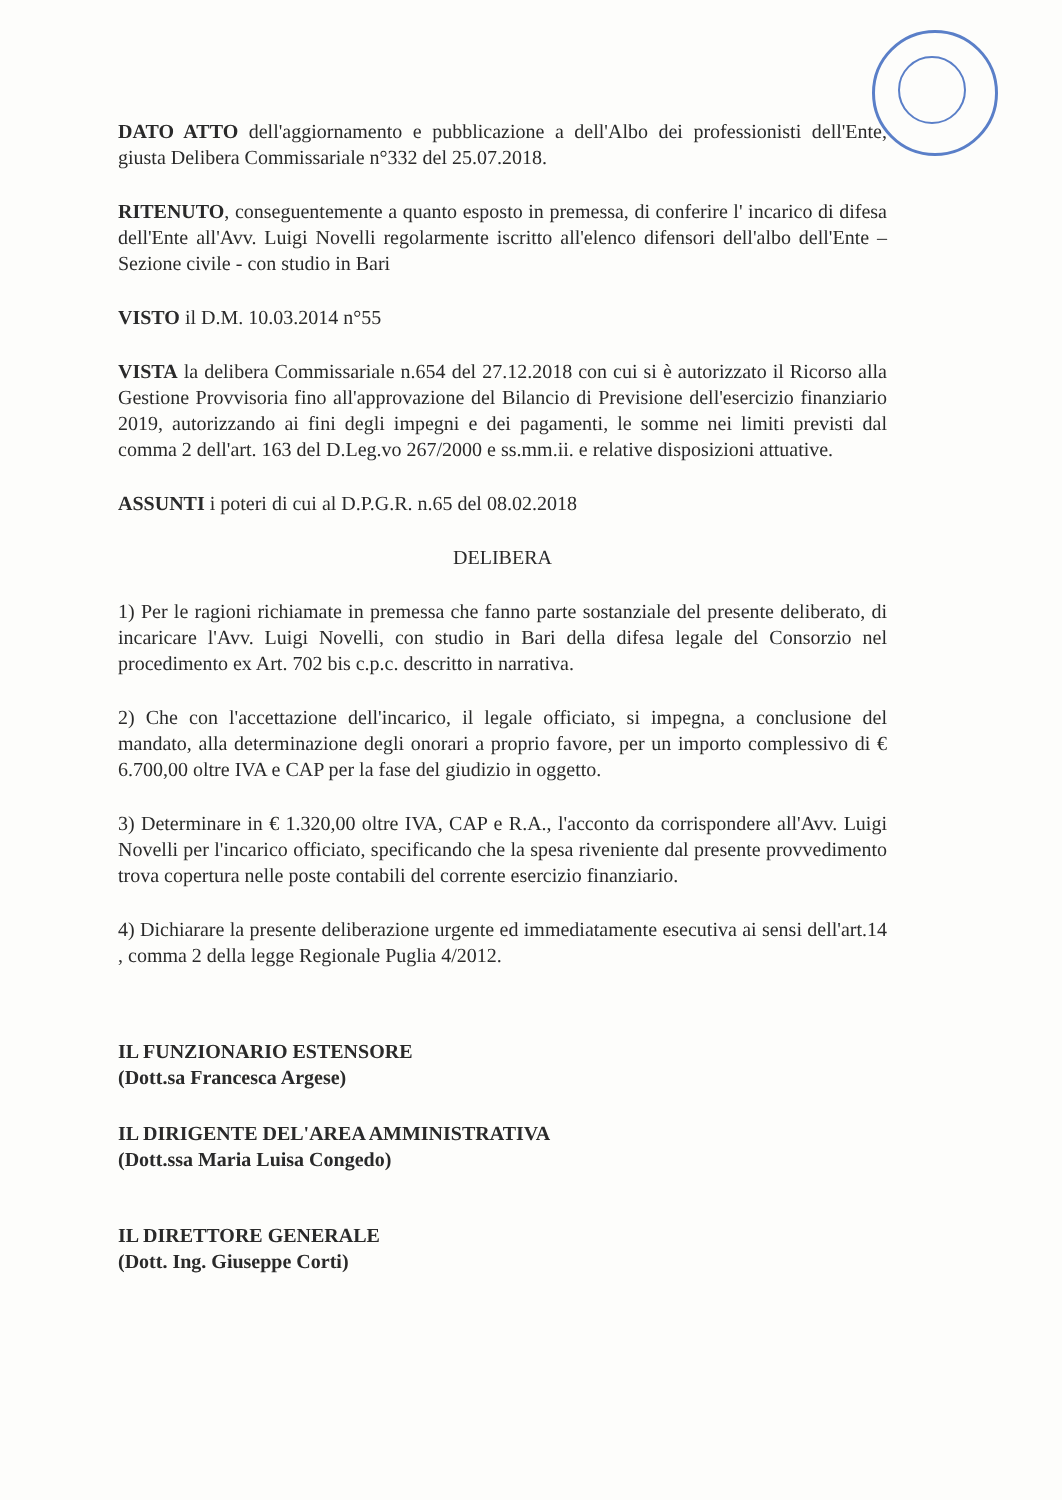DATO ATTO dell'aggiornamento e pubblicazione a dell'Albo dei professionisti dell'Ente, giusta Delibera Commissariale n°332 del 25.07.2018.
RITENUTO, conseguentemente a quanto esposto in premessa, di conferire l' incarico di difesa dell'Ente all'Avv. Luigi Novelli regolarmente iscritto all'elenco difensori dell'albo dell'Ente – Sezione civile - con studio in Bari
VISTO il D.M. 10.03.2014 n°55
VISTA la delibera Commissariale n.654 del 27.12.2018 con cui si è autorizzato il Ricorso alla Gestione Provvisoria fino all'approvazione del Bilancio di Previsione dell'esercizio finanziario 2019, autorizzando ai fini degli impegni e dei pagamenti, le somme nei limiti previsti dal comma 2 dell'art. 163 del D.Leg.vo 267/2000 e ss.mm.ii. e relative disposizioni attuative.
ASSUNTI i poteri di cui al D.P.G.R. n.65 del 08.02.2018
DELIBERA
1) Per le ragioni richiamate in premessa che fanno parte sostanziale del presente deliberato, di incaricare l'Avv. Luigi Novelli, con studio in Bari della difesa legale del Consorzio nel procedimento ex Art. 702 bis c.p.c. descritto in narrativa.
2) Che con l'accettazione dell'incarico, il legale officiato, si impegna, a conclusione del mandato, alla determinazione degli onorari a proprio favore, per un importo complessivo di € 6.700,00 oltre IVA e CAP per la fase del giudizio in oggetto.
3) Determinare in € 1.320,00 oltre IVA, CAP e R.A., l'acconto da corrispondere all'Avv. Luigi Novelli per l'incarico officiato, specificando che la spesa riveniente dal presente provvedimento trova copertura nelle poste contabili del corrente esercizio finanziario.
4) Dichiarare la presente deliberazione urgente ed immediatamente esecutiva ai sensi dell'art.14 , comma 2 della legge Regionale Puglia 4/2012.
IL FUNZIONARIO ESTENSORE
(Dott.sa Francesca Argese)
IL DIRIGENTE DEL'AREA AMMINISTRATIVA
(Dott.ssa Maria Luisa Congedo)
IL DIRETTORE GENERALE
(Dott. Ing. Giuseppe Corti)